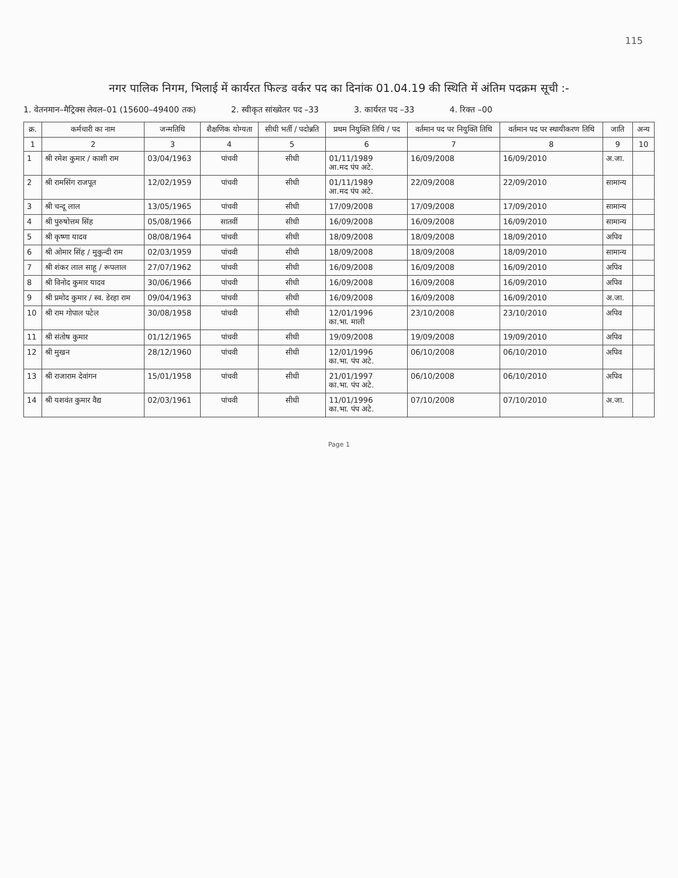115
नगर पालिक निगम, भिलाई में कार्यरत फिल्ड वर्कर पद का दिनांक 01.04.19 की स्थिति में अंतिम पदक्रम सूची :-
1. वेतनमान–मैट्रिक्स लेवल–01 (15600–49400 तक) 2. स्वीकृत सांख्येतर पद –33 3. कार्यरत पद –33 4. रिक्त –00
| क्र. | कर्मचारी का नाम | जन्मतिथि | शैक्षणिक योग्यता | सीधी भर्ती / पदोन्नति | प्रथम नियुक्ति तिथि / पद | वर्तमान पद पर नियुक्ति तिथि | वर्तमान पद पर स्थायीकरण तिथि | जाति | अन्य |
| --- | --- | --- | --- | --- | --- | --- | --- | --- | --- |
| 1 | 2 | 3 | 4 | 5 | 6 | 7 | 8 | 9 | 10 |
| 1 | श्री रमेश कुमार / काशी राम | 03/04/1963 | पांचवी | सीधी | 01/11/1989 आ.मद पंप अटे. | 16/09/2008 | 16/09/2010 | अ.जा. | |
| 2 | श्री रामसिंग राजपूत | 12/02/1959 | पांचवी | सीधी | 01/11/1989 आ.मद पंप अटे. | 22/09/2008 | 22/09/2010 | सामान्य | |
| 3 | श्री चन्दू लाल | 13/05/1965 | पांचवी | सीधी | 17/09/2008 | 17/09/2008 | 17/09/2010 | सामान्य | |
| 4 | श्री पुरुषोत्तम सिंह | 05/08/1966 | सातवीं | सीधी | 16/09/2008 | 16/09/2008 | 16/09/2010 | सामान्य | |
| 5 | श्री कृष्णा यादव | 08/08/1964 | पांचवी | सीधी | 18/09/2008 | 18/09/2008 | 18/09/2010 | अपिव | |
| 6 | श्री ओमार सिंह / मुकुन्दी राम | 02/03/1959 | पांचवी | सीधी | 18/09/2008 | 18/09/2008 | 18/09/2010 | सामान्य | |
| 7 | श्री शंकर लाल साहू / रूपलाल | 27/07/1962 | पांचवी | सीधी | 16/09/2008 | 16/09/2008 | 16/09/2010 | अपिव | |
| 8 | श्री विनोद कुमार यादव | 30/06/1966 | पांचवी | सीधी | 16/09/2008 | 16/09/2008 | 16/09/2010 | अपिव | |
| 9 | श्री प्रमोद कुमार / स्व. डेरहा राम | 09/04/1963 | पांचवी | सीधी | 16/09/2008 | 16/09/2008 | 16/09/2010 | अ.जा. | |
| 10 | श्री राम गोपाल पटेल | 30/08/1958 | पांचवी | सीधी | 12/01/1996 का.भा. माली | 23/10/2008 | 23/10/2010 | अपिव | |
| 11 | श्री संतोष कुमार | 01/12/1965 | पांचवी | सीधी | 19/09/2008 | 19/09/2008 | 19/09/2010 | अपिव | |
| 12 | श्री मुखन | 28/12/1960 | पांचवी | सीधी | 12/01/1996 का.भा. पंप अटे. | 06/10/2008 | 06/10/2010 | अपिव | |
| 13 | श्री राजाराम देवांगन | 15/01/1958 | पांचवी | सीधी | 21/01/1997 का.भा. पंप अटे. | 06/10/2008 | 06/10/2010 | अपिव | |
| 14 | श्री यशवंत कुमार वैद्य | 02/03/1961 | पांचवी | सीधी | 11/01/1996 का.भा. पंप अटे. | 07/10/2008 | 07/10/2010 | अ.जा. | |
Page 1